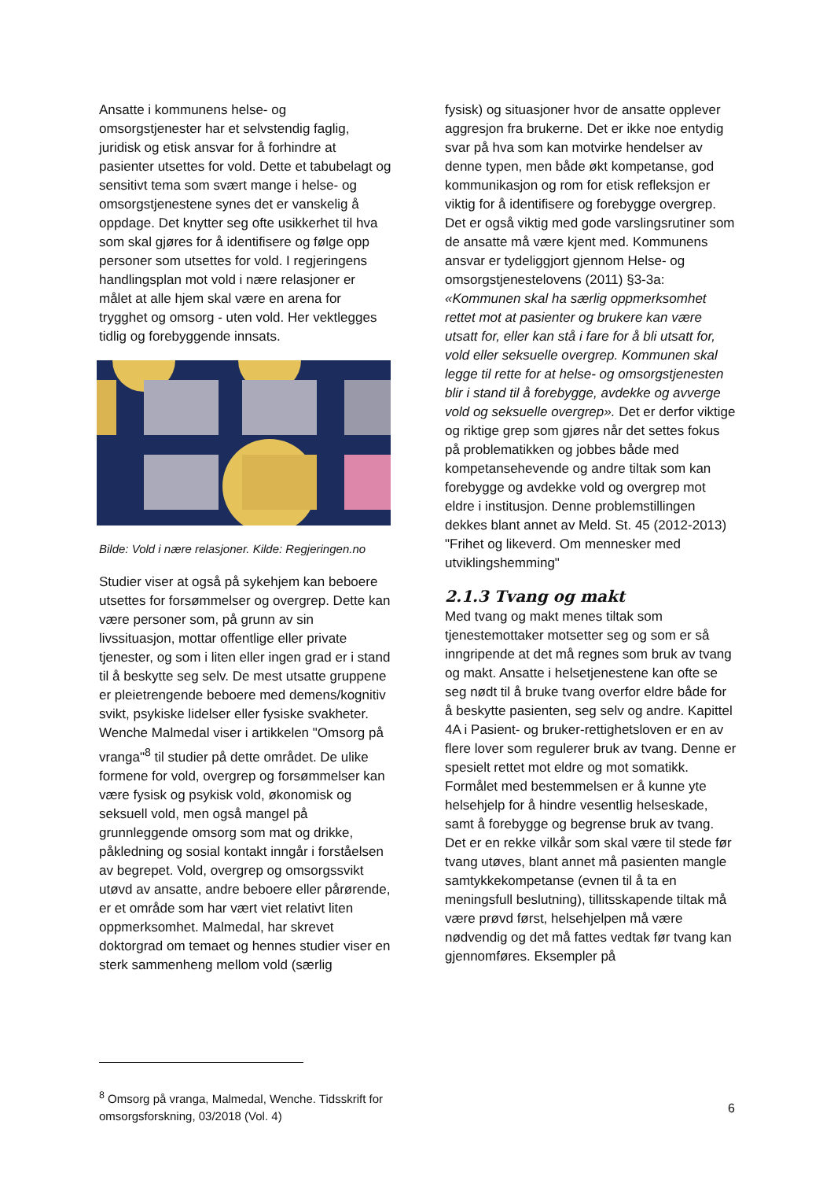Ansatte i kommunens helse- og omsorgstjenester har et selvstendig faglig, juridisk og etisk ansvar for å forhindre at pasienter utsettes for vold. Dette et tabubelagt og sensitivt tema som svært mange i helse- og omsorgstjenestene synes det er vanskelig å oppdage. Det knytter seg ofte usikkerhet til hva som skal gjøres for å identifisere og følge opp personer som utsettes for vold. I regjeringens handlingsplan mot vold i nære relasjoner er målet at alle hjem skal være en arena for trygghet og omsorg - uten vold. Her vektlegges tidlig og forebyggende innsats.
Bilde: Vold i nære relasjoner. Kilde: Regjeringen.no
Studier viser at også på sykehjem kan beboere utsettes for forsømmelser og overgrep. Dette kan være personer som, på grunn av sin livssituasjon, mottar offentlige eller private tjenester, og som i liten eller ingen grad er i stand til å beskytte seg selv. De mest utsatte gruppene er pleietrengende beboere med demens/kognitiv svikt, psykiske lidelser eller fysiske svakheter. Wenche Malmedal viser i artikkelen "Omsorg på vranga"<sup>8</sup> til studier på dette området. De ulike formene for vold, overgrep og forsømmelser kan være fysisk og psykisk vold, økonomisk og seksuell vold, men også mangel på grunnleggende omsorg som mat og drikke, påkledning og sosial kontakt inngår i forståelsen av begrepet. Vold, overgrep og omsorgssvikt utøvd av ansatte, andre beboere eller pårørende, er et område som har vært viet relativt liten oppmerksomhet. Malmedal, har skrevet doktorgrad om temaet og hennes studier viser en sterk sammenheng mellom vold (særlig
fysisk) og situasjoner hvor de ansatte opplever aggresjon fra brukerne. Det er ikke noe entydig svar på hva som kan motvirke hendelser av denne typen, men både økt kompetanse, god kommunikasjon og rom for etisk refleksjon er viktig for å identifisere og forebygge overgrep. Det er også viktig med gode varslingsrutiner som de ansatte må være kjent med. Kommunens ansvar er tydeliggjort gjennom Helse- og omsorgstjenestelovens (2011) §3-3a: «Kommunen skal ha særlig oppmerksomhet rettet mot at pasienter og brukere kan være utsatt for, eller kan stå i fare for å bli utsatt for, vold eller seksuelle overgrep. Kommunen skal legge til rette for at helse- og omsorgstjenesten blir i stand til å forebygge, avdekke og avverge vold og seksuelle overgrep». Det er derfor viktige og riktige grep som gjøres når det settes fokus på problematikken og jobbes både med kompetansehevende og andre tiltak som kan forebygge og avdekke vold og overgrep mot eldre i institusjon. Denne problemstillingen dekkes blant annet av Meld. St. 45 (2012-2013) "Frihet og likeverd. Om mennesker med utviklingshemming"
2.1.3 Tvang og makt
Med tvang og makt menes tiltak som tjenestemottaker motsetter seg og som er så inngripende at det må regnes som bruk av tvang og makt. Ansatte i helsetjenestene kan ofte se seg nødt til å bruke tvang overfor eldre både for å beskytte pasienten, seg selv og andre. Kapittel 4A i Pasient- og bruker-rettighetsloven er en av flere lover som regulerer bruk av tvang. Denne er spesielt rettet mot eldre og mot somatikk. Formålet med bestemmelsen er å kunne yte helsehjelp for å hindre vesentlig helseskade, samt å forebygge og begrense bruk av tvang. Det er en rekke vilkår som skal være til stede før tvang utøves, blant annet må pasienten mangle samtykkekompetanse (evnen til å ta en meningsfull beslutning), tillitsskapende tiltak må være prøvd først, helsehjelpen må være nødvendig og det må fattes vedtak før tvang kan gjennomføres. Eksempler på
<sup>8</sup> Omsorg på vranga, Malmedal, Wenche. Tidsskrift for omsorgsforskning, 03/2018 (Vol. 4)
6